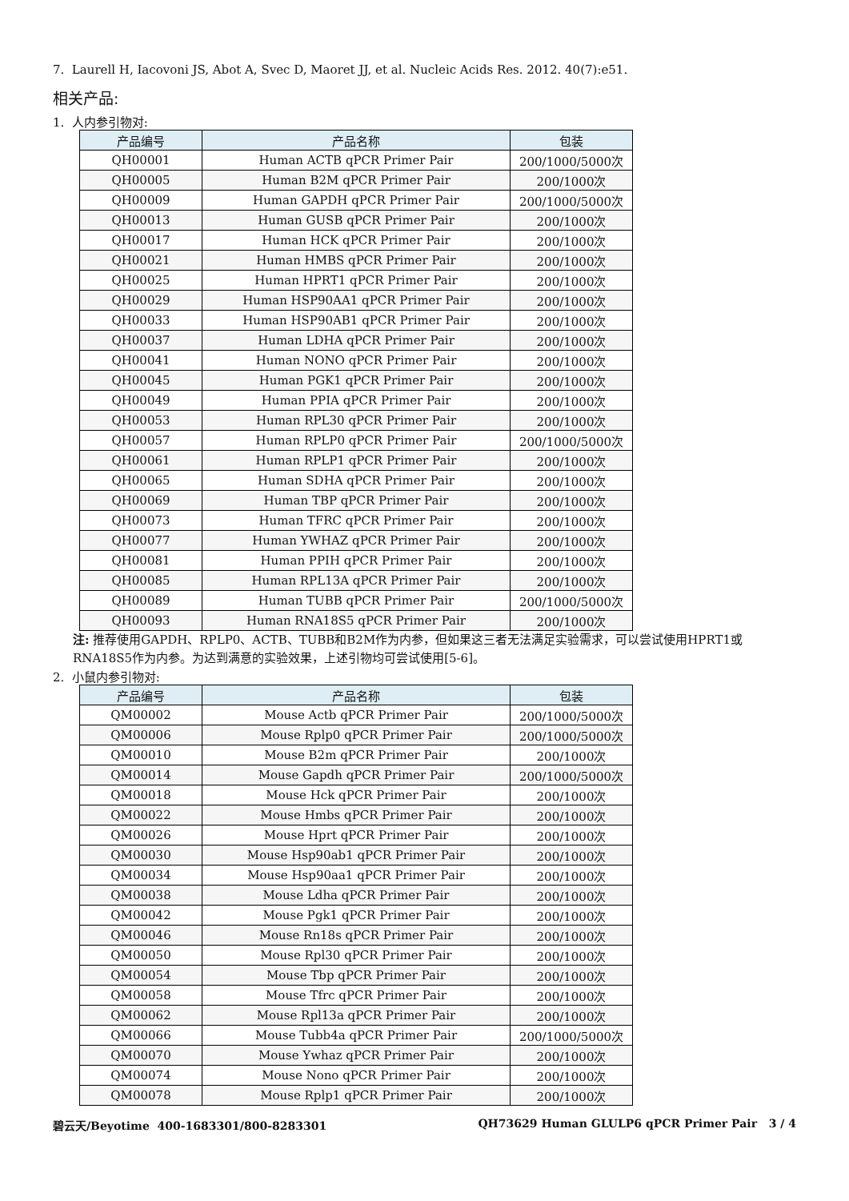7. Laurell H, Iacovoni JS, Abot A, Svec D, Maoret JJ, et al. Nucleic Acids Res. 2012. 40(7):e51.
相关产品:
1. 人内参引物对:
| 产品编号 | 产品名称 | 包装 |
| --- | --- | --- |
| QH00001 | Human ACTB qPCR Primer Pair | 200/1000/5000次 |
| QH00005 | Human B2M qPCR Primer Pair | 200/1000次 |
| QH00009 | Human GAPDH qPCR Primer Pair | 200/1000/5000次 |
| QH00013 | Human GUSB qPCR Primer Pair | 200/1000次 |
| QH00017 | Human HCK qPCR Primer Pair | 200/1000次 |
| QH00021 | Human HMBS qPCR Primer Pair | 200/1000次 |
| QH00025 | Human HPRT1 qPCR Primer Pair | 200/1000次 |
| QH00029 | Human HSP90AA1 qPCR Primer Pair | 200/1000次 |
| QH00033 | Human HSP90AB1 qPCR Primer Pair | 200/1000次 |
| QH00037 | Human LDHA qPCR Primer Pair | 200/1000次 |
| QH00041 | Human NONO qPCR Primer Pair | 200/1000次 |
| QH00045 | Human PGK1 qPCR Primer Pair | 200/1000次 |
| QH00049 | Human PPIA qPCR Primer Pair | 200/1000次 |
| QH00053 | Human RPL30 qPCR Primer Pair | 200/1000次 |
| QH00057 | Human RPLP0 qPCR Primer Pair | 200/1000/5000次 |
| QH00061 | Human RPLP1 qPCR Primer Pair | 200/1000次 |
| QH00065 | Human SDHA qPCR Primer Pair | 200/1000次 |
| QH00069 | Human TBP qPCR Primer Pair | 200/1000次 |
| QH00073 | Human TFRC qPCR Primer Pair | 200/1000次 |
| QH00077 | Human YWHAZ qPCR Primer Pair | 200/1000次 |
| QH00081 | Human PPIH qPCR Primer Pair | 200/1000次 |
| QH00085 | Human RPL13A qPCR Primer Pair | 200/1000次 |
| QH00089 | Human TUBB qPCR Primer Pair | 200/1000/5000次 |
| QH00093 | Human RNA18S5 qPCR Primer Pair | 200/1000次 |
注: 推荐使用GAPDH、RPLP0、ACTB、TUBB和B2M作为内参，但如果这三者无法满足实验需求，可以尝试使用HPRT1或RNA18S5作为内参。为达到满意的实验效果，上述引物均可尝试使用[5-6]。
2. 小鼠内参引物对:
| 产品编号 | 产品名称 | 包装 |
| --- | --- | --- |
| QM00002 | Mouse Actb qPCR Primer Pair | 200/1000/5000次 |
| QM00006 | Mouse Rplp0 qPCR Primer Pair | 200/1000/5000次 |
| QM00010 | Mouse B2m qPCR Primer Pair | 200/1000次 |
| QM00014 | Mouse Gapdh qPCR Primer Pair | 200/1000/5000次 |
| QM00018 | Mouse Hck qPCR Primer Pair | 200/1000次 |
| QM00022 | Mouse Hmbs qPCR Primer Pair | 200/1000次 |
| QM00026 | Mouse Hprt qPCR Primer Pair | 200/1000次 |
| QM00030 | Mouse Hsp90ab1 qPCR Primer Pair | 200/1000次 |
| QM00034 | Mouse Hsp90aa1 qPCR Primer Pair | 200/1000次 |
| QM00038 | Mouse Ldha qPCR Primer Pair | 200/1000次 |
| QM00042 | Mouse Pgk1 qPCR Primer Pair | 200/1000次 |
| QM00046 | Mouse Rn18s qPCR Primer Pair | 200/1000次 |
| QM00050 | Mouse Rpl30 qPCR Primer Pair | 200/1000次 |
| QM00054 | Mouse Tbp qPCR Primer Pair | 200/1000次 |
| QM00058 | Mouse Tfrc qPCR Primer Pair | 200/1000次 |
| QM00062 | Mouse Rpl13a qPCR Primer Pair | 200/1000次 |
| QM00066 | Mouse Tubb4a qPCR Primer Pair | 200/1000/5000次 |
| QM00070 | Mouse Ywhaz qPCR Primer Pair | 200/1000次 |
| QM00074 | Mouse Nono qPCR Primer Pair | 200/1000次 |
| QM00078 | Mouse Rplp1 qPCR Primer Pair | 200/1000次 |
碧云天/Beyotime 400-1683301/800-8283301 QH73629 Human GLULP6 qPCR Primer Pair 3 / 4